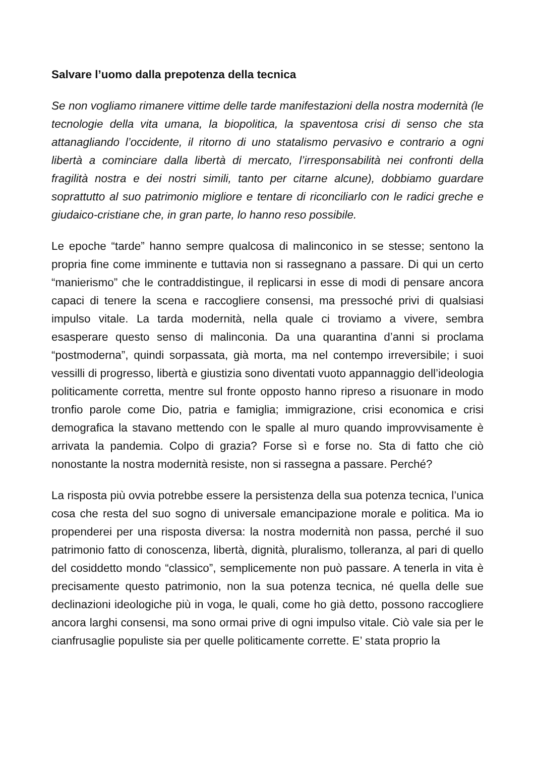Salvare l’uomo dalla prepotenza della tecnica
Se non vogliamo rimanere vittime delle tarde manifestazioni della nostra modernità (le tecnologie della vita umana, la biopolitica, la spaventosa crisi di senso che sta attanagliando l’occidente, il ritorno di uno statalismo pervasivo e contrario a ogni libertà a cominciare dalla libertà di mercato, l’irresponsabilità nei confronti della fragilità nostra e dei nostri simili, tanto per citarne alcune), dobbiamo guardare soprattutto al suo patrimonio migliore e tentare di riconciliarlo con le radici greche e giudaico-cristiane che, in gran parte, lo hanno reso possibile.
Le epoche “tarde” hanno sempre qualcosa di malinconico in se stesse; sentono la propria fine come imminente e tuttavia non si rassegnano a passare. Di qui un certo “manierismo” che le contraddistingue, il replicarsi in esse di modi di pensare ancora capaci di tenere la scena e raccogliere consensi, ma pressoché privi di qualsiasi impulso vitale. La tarda modernità, nella quale ci troviamo a vivere, sembra esasperare questo senso di malinconia. Da una quarantina d’anni si proclama “postmoderna”, quindi sorpassata, già morta, ma nel contempo irreversibile; i suoi vessilli di progresso, libertà e giustizia sono diventati vuoto appannaggio dell’ideologia politicamente corretta, mentre sul fronte opposto hanno ripreso a risuonare in modo tronfio parole come Dio, patria e famiglia; immigrazione, crisi economica e crisi demografica la stavano mettendo con le spalle al muro quando improvvisamente è arrivata la pandemia. Colpo di grazia? Forse sì e forse no. Sta di fatto che ciò nonostante la nostra modernità resiste, non si rassegna a passare. Perché?
La risposta più ovvia potrebbe essere la persistenza della sua potenza tecnica, l’unica cosa che resta del suo sogno di universale emancipazione morale e politica. Ma io propenderei per una risposta diversa: la nostra modernità non passa, perché il suo patrimonio fatto di conoscenza, libertà, dignità, pluralismo, tolleranza, al pari di quello del cosiddetto mondo “classico”, semplicemente non può passare. A tenerla in vita è precisamente questo patrimonio, non la sua potenza tecnica, né quella delle sue declinazioni ideologiche più in voga, le quali, come ho già detto, possono raccogliere ancora larghi consensi, ma sono ormai prive di ogni impulso vitale. Ciò vale sia per le cianfrusaglie populiste sia per quelle politicamente corrette. E’ stata proprio la